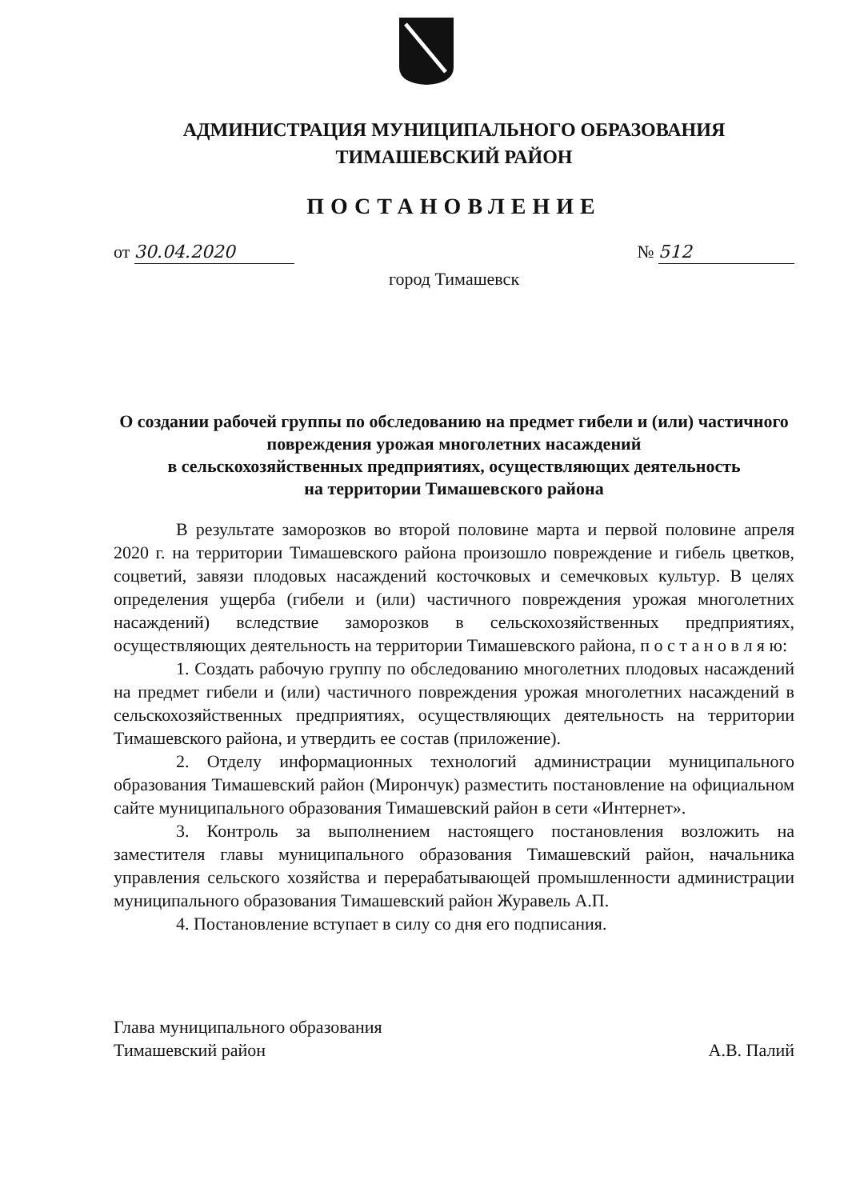АДМИНИСТРАЦИЯ МУНИЦИПАЛЬНОГО ОБРАЗОВАНИЯ
ТИМАШЕВСКИЙ РАЙОН
ПОСТАНОВЛЕНИЕ
от 30.04.2020 № 512
город Тимашевск
О создании рабочей группы по обследованию на предмет гибели и (или) частичного повреждения урожая многолетних насаждений
в сельскохозяйственных предприятиях, осуществляющих деятельность
на территории Тимашевского района
В результате заморозков во второй половине марта и первой половине апреля 2020 г. на территории Тимашевского района произошло повреждение и гибель цветков, соцветий, завязи плодовых насаждений косточковых и семечковых культур. В целях определения ущерба (гибели и (или) частичного повреждения урожая многолетних насаждений) вследствие заморозков в сельскохозяйственных предприятиях, осуществляющих деятельность на территории Тимашевского района, п о с т а н о в л я ю:
1. Создать рабочую группу по обследованию многолетних плодовых насаждений на предмет гибели и (или) частичного повреждения урожая многолетних насаждений в сельскохозяйственных предприятиях, осуществляющих деятельность на территории Тимашевского района, и утвердить ее состав (приложение).
2. Отделу информационных технологий администрации муниципального образования Тимашевский район (Мирончук) разместить постановление на официальном сайте муниципального образования Тимашевский район в сети «Интернет».
3. Контроль за выполнением настоящего постановления возложить на заместителя главы муниципального образования Тимашевский район, начальника управления сельского хозяйства и перерабатывающей промышленности администрации муниципального образования Тимашевский район Журавель А.П.
4. Постановление вступает в силу со дня его подписания.
Глава муниципального образования
Тимашевский район А.В. Палий